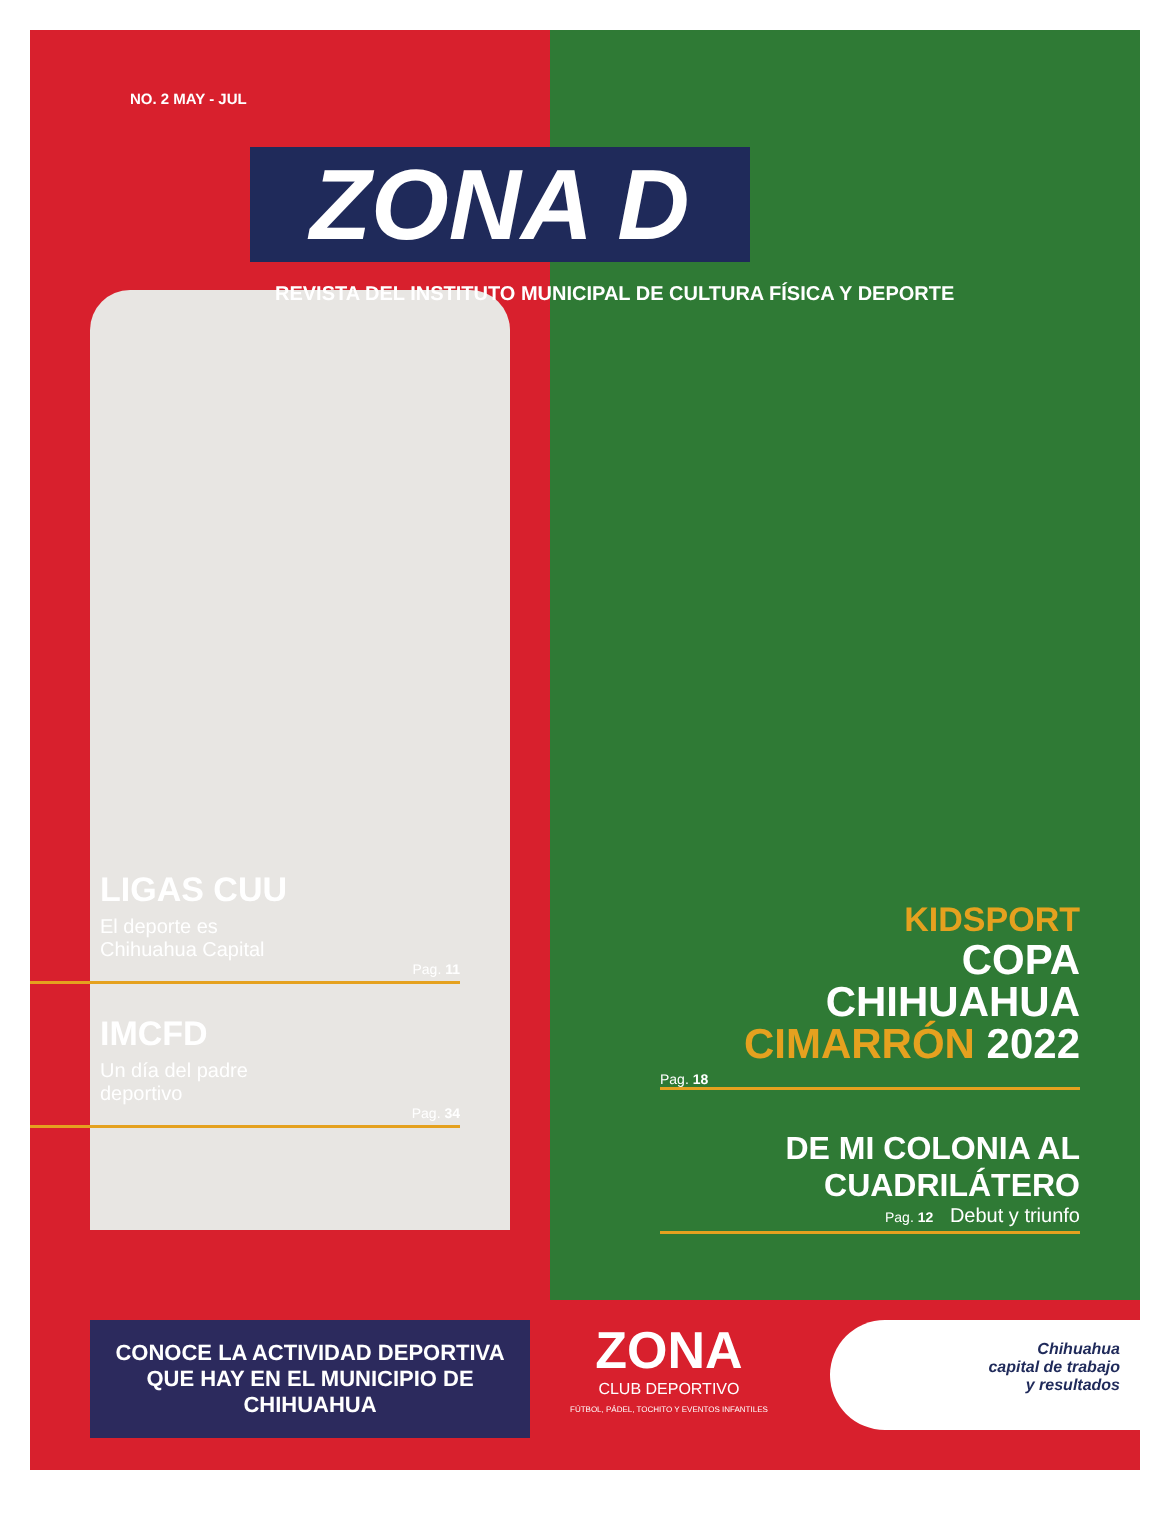NO. 2 MAY - JUL
ZONA D
REVISTA DEL INSTITUTO MUNICIPAL DE CULTURA FÍSICA Y DEPORTE
LIGAS CUU
El deporte es
Chihuahua Capital
Pag. 11
IMCFD
Un día del padre
deportivo
Pag. 34
KIDSPORT
COPA
CHIHUAHUA
CIMARRÓN 2022
Pag. 18
DE MI COLONIA AL
CUADRILÁTERO
Pag. 12 Debut y triunfo
CONOCE LA ACTIVIDAD DEPORTIVA QUE HAY EN EL MUNICIPIO DE CHIHUAHUA
ZONA
CLUB DEPORTIVO
FÚTBOL, PÁDEL, TOCHITO Y EVENTOS INFANTILES
Chihuahua
capital de trabajo
y resultados